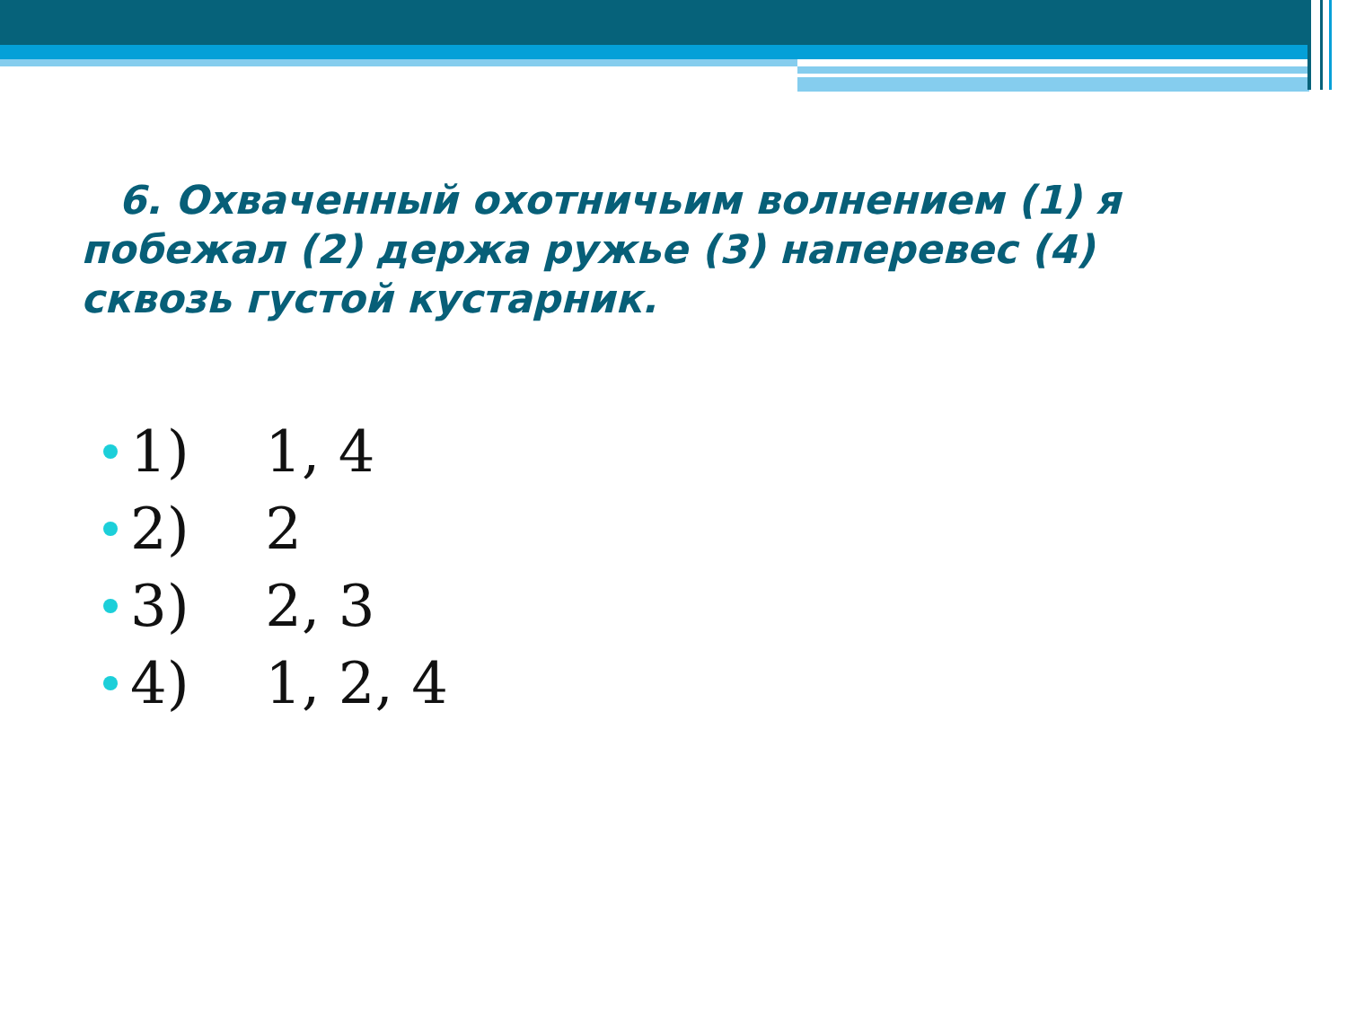6. Охваченный охотничьим волнением (1) я побежал (2) держа ружье (3) наперевес (4) сквозь густой кустарник.
1) 1, 4
2) 2
3) 2, 3
4) 1, 2, 4